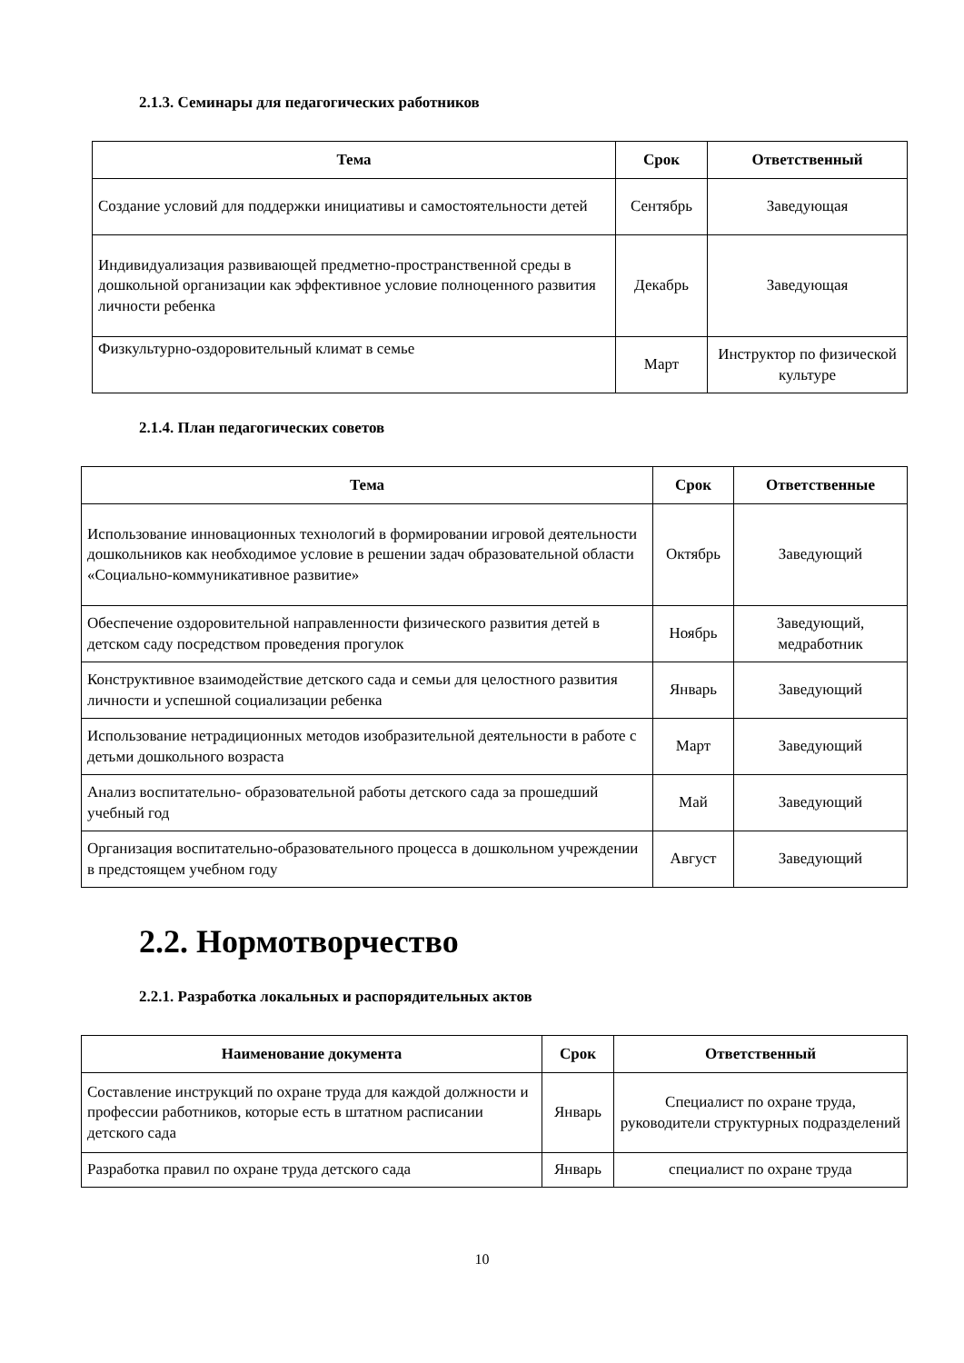2.1.3. Семинары для педагогических работников
| Тема | Срок | Ответственный |
| --- | --- | --- |
| Создание условий для поддержки инициативы и самостоятельности детей | Сентябрь | Заведующая |
| Индивидуализация развивающей предметно-пространственной среды в дошкольной организации как эффективное условие полноценного развития личности ребенка | Декабрь | Заведующая |
| Физкультурно-оздоровительный климат в семье | Март | Инструктор по физической культуре |
2.1.4. План педагогических советов
| Тема | Срок | Ответственные |
| --- | --- | --- |
| Использование инновационных технологий в формировании игровой деятельности дошкольников как необходимое условие в решении задач образовательной области «Социально-коммуникативное развитие» | Октябрь | Заведующий |
| Обеспечение оздоровительной направленности физического развития детей в детском саду посредством проведения прогулок | Ноябрь | Заведующий, медработник |
| Конструктивное взаимодействие детского сада и семьи для целостного развития личности и успешной социализации ребенка | Январь | Заведующий |
| Использование нетрадиционных методов изобразительной деятельности в работе с детьми дошкольного возраста | Март | Заведующий |
| Анализ воспитательно- образовательной работы детского сада за прошедший учебный год | Май | Заведующий |
| Организация воспитательно-образовательного процесса в дошкольном учреждении в предстоящем учебном году | Август | Заведующий |
2.2. Нормотворчество
2.2.1. Разработка локальных и распорядительных актов
| Наименование документа | Срок | Ответственный |
| --- | --- | --- |
| Составление инструкций по охране труда для каждой должности и профессии работников, которые есть в штатном расписании детского сада | Январь | Специалист по охране труда, руководители структурных подразделений |
| Разработка правил по охране труда детского сада | Январь | специалист по охране труда |
10